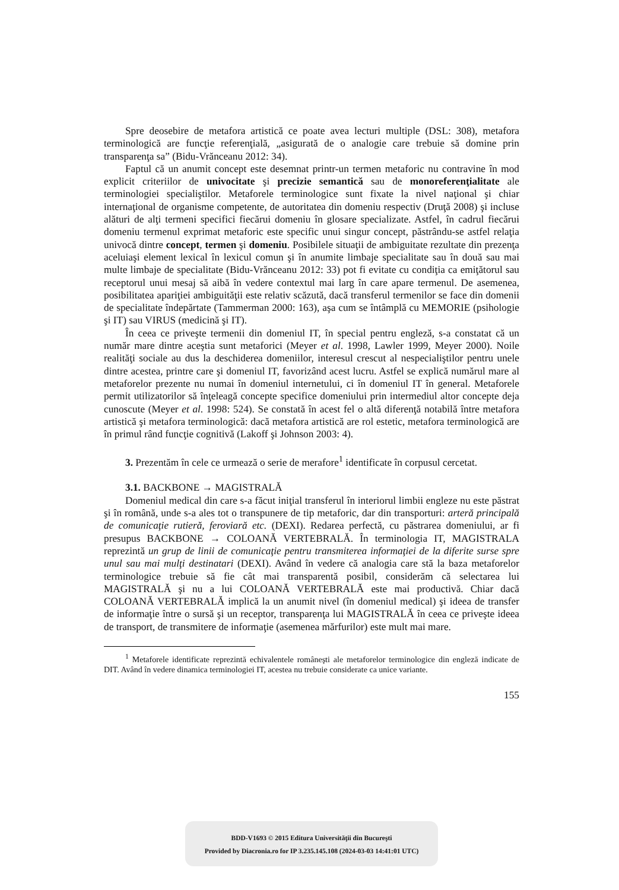Spre deosebire de metafora artistică ce poate avea lecturi multiple (DSL: 308), metafora terminologică are funcţie referenţială, „asigurată de o analogie care trebuie să domine prin transparenţa sa” (Bidu-Vrănceanu 2012: 34).
Faptul că un anumit concept este desemnat printr-un termen metaforic nu contravine în mod explicit criteriilor de univocitate şi precizie semantică sau de monoreferenţialitate ale terminologiei specialiştilor. Metaforele terminologice sunt fixate la nivel naţional şi chiar internaţional de organisme competente, de autoritatea din domeniu respectiv (Druţă 2008) şi incluse alături de alţi termeni specifici fiecărui domeniu în glosare specializate. Astfel, în cadrul fiecărui domeniu termenul exprimat metaforic este specific unui singur concept, păstrându-se astfel relaţia univocă dintre concept, termen şi domeniu. Posibilele situaţii de ambiguitate rezultate din prezenţa aceluiaşi element lexical în lexicul comun şi în anumite limbaje specialitate sau în două sau mai multe limbaje de specialitate (Bidu-Vrănceanu 2012: 33) pot fi evitate cu condiţia ca emiţătorul sau receptorul unui mesaj să aibă în vedere contextul mai larg în care apare termenul. De asemenea, posibilitatea apariţiei ambiguităţii este relativ scăzută, dacă transferul termenilor se face din domenii de specialitate îndepărtate (Tammerman 2000: 163), aşa cum se întâmplă cu MEMORIE (psihologie şi IT) sau VIRUS (medicină şi IT).
În ceea ce priveşte termenii din domeniul IT, în special pentru engleză, s-a constatat că un număr mare dintre aceştia sunt metaforici (Meyer et al. 1998, Lawler 1999, Meyer 2000). Noile realităţi sociale au dus la deschiderea domeniilor, interesul crescut al nespecialiştilor pentru unele dintre acestea, printre care şi domeniul IT, favorizând acest lucru. Astfel se explică numărul mare al metaforelor prezente nu numai în domeniul internetului, ci în domeniul IT în general. Metaforele permit utilizatorilor să înţeleagă concepte specifice domeniului prin intermediul altor concepte deja cunoscute (Meyer et al. 1998: 524). Se constată în acest fel o altă diferenţă notabilă între metafora artistică şi metafora terminologică: dacă metafora artistică are rol estetic, metafora terminologică are în primul rând funcţie cognitivă (Lakoff şi Johnson 2003: 4).
3. Prezentăm în cele ce urmează o serie de merafore<sup>1</sup> identificate în corpusul cercetat.
3.1. BACKBONE → MAGISTRALĂ
Domeniul medical din care s-a făcut iniţial transferul în interiorul limbii engleze nu este păstrat şi în română, unde s-a ales tot o transpunere de tip metaforic, dar din transporturi: arteră principală de comunicaţie rutieră, feroviară etc. (DEXI). Redarea perfectă, cu păstrarea domeniului, ar fi presupus BACKBONE → COLOANĂ VERTEBRALĂ. În terminologia IT, MAGISTRALA reprezintă un grup de linii de comunicaţie pentru transmiterea informaţiei de la diferite surse spre unul sau mai mulţi destinatari (DEXI). Având în vedere că analogia care stă la baza metaforelor terminologice trebuie să fie cât mai transparentă posibil, considerăm că selectarea lui MAGISTRALĂ şi nu a lui COLOANĂ VERTEBRALĂ este mai productivă. Chiar dacă COLOANĂ VERTEBRALĂ implică la un anumit nivel (în domeniul medical) şi ideea de transfer de informaţie între o sursă şi un receptor, transparenţa lui MAGISTRALĂ în ceea ce priveşte ideea de transport, de transmitere de informaţie (asemenea mărfurilor) este mult mai mare.
<sup>1</sup> Metaforele identificate reprezintă echivalentele româneşti ale metaforelor terminologice din engleză indicate de DIT. Având în vedere dinamica terminologiei IT, acestea nu trebuie considerate ca unice variante.
155
BDD-V1693 © 2015 Editura Universităţii din Bucureşti
Provided by Diacronia.ro for IP 3.235.145.108 (2024-03-03 14:41:01 UTC)